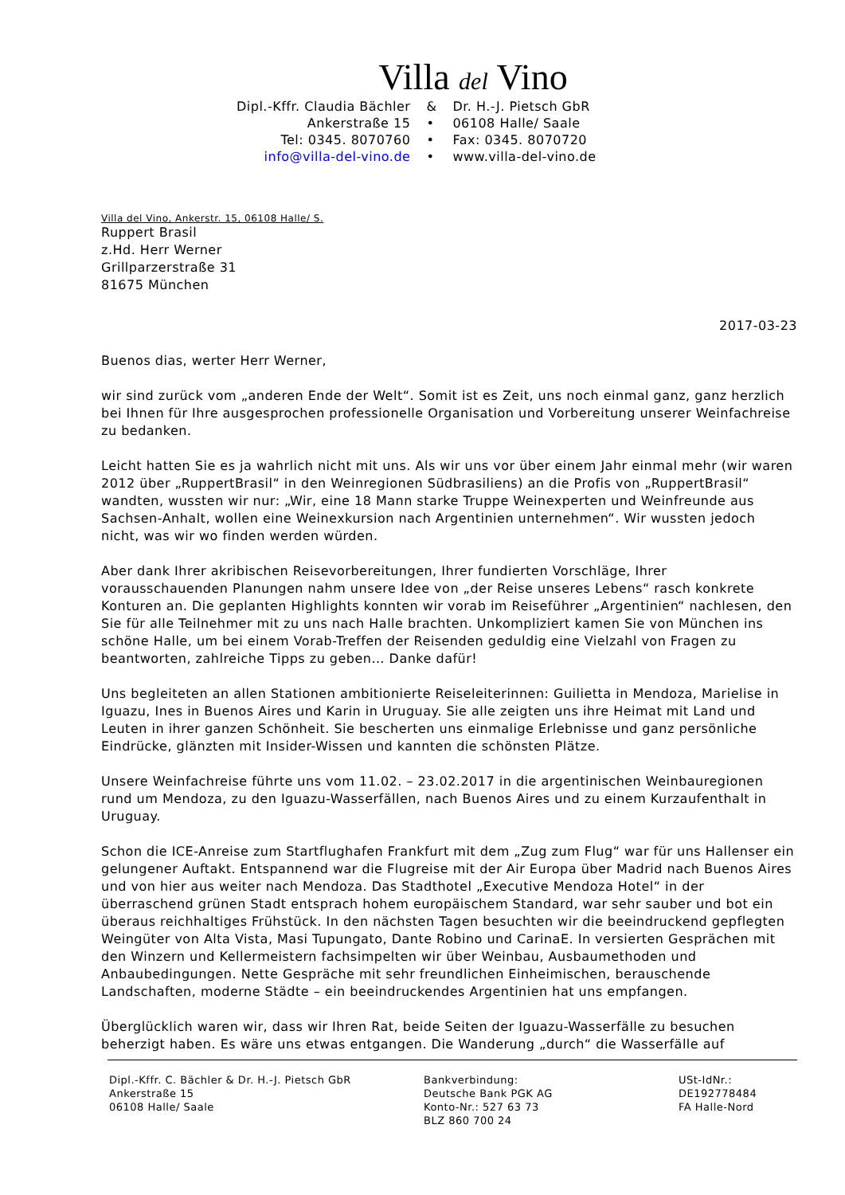Villa del Vino
| Dipl.-Kffr. Claudia Bächler | & | Dr. H.-J. Pietsch GbR |
| Ankerstraße 15 | • | 06108 Halle/ Saale |
| Tel: 0345. 8070760 | • | Fax: 0345. 8070720 |
| info@villa-del-vino.de | • | www.villa-del-vino.de |
Villa del Vino, Ankerstr. 15, 06108 Halle/ S.
Ruppert Brasil
z.Hd. Herr Werner
Grillparzerstraße 31
81675 München
2017-03-23
Buenos dias, werter Herr Werner,
wir sind zurück vom „anderen Ende der Welt“. Somit ist es Zeit, uns noch einmal ganz, ganz herzlich bei Ihnen für Ihre ausgesprochen professionelle Organisation und Vorbereitung unserer Weinfachreise zu bedanken.
Leicht hatten Sie es ja wahrlich nicht mit uns. Als wir uns vor über einem Jahr einmal mehr (wir waren 2012 über „RuppertBrasil“ in den Weinregionen Südbrasiliens) an die Profis von „RuppertBrasil“ wandten, wussten wir nur: „Wir, eine 18 Mann starke Truppe Weinexperten und Weinfreunde aus Sachsen-Anhalt, wollen eine Weinexkursion nach Argentinien unternehmen“. Wir wussten jedoch nicht, was wir wo finden werden würden.
Aber dank Ihrer akribischen Reisevorbereitungen, Ihrer fundierten Vorschläge, Ihrer vorausschauenden Planungen nahm unsere Idee von „der Reise unseres Lebens“ rasch konkrete Konturen an. Die geplanten Highlights konnten wir vorab im Reiseführer „Argentinien“ nachlesen, den Sie für alle Teilnehmer mit zu uns nach Halle brachten. Unkompliziert kamen Sie von München ins schöne Halle, um bei einem Vorab-Treffen der Reisenden geduldig eine Vielzahl von Fragen zu beantworten, zahlreiche Tipps zu geben… Danke dafür!
Uns begleiteten an allen Stationen ambitionierte Reiseleiterinnen: Guilietta in Mendoza, Marielise in Iguazu, Ines in Buenos Aires und Karin in Uruguay. Sie alle zeigten uns ihre Heimat mit Land und Leuten in ihrer ganzen Schönheit. Sie bescherten uns einmalige Erlebnisse und ganz persönliche Eindrücke, glänzten mit Insider-Wissen und kannten die schönsten Plätze.
Unsere Weinfachreise führte uns vom 11.02. – 23.02.2017 in die argentinischen Weinbauregionen rund um Mendoza, zu den Iguazu-Wasserfällen, nach Buenos Aires und zu einem Kurzaufenthalt in Uruguay.
Schon die ICE-Anreise zum Startflughafen Frankfurt mit dem „Zug zum Flug“ war für uns Hallenser ein gelungener Auftakt. Entspannend war die Flugreise mit der Air Europa über Madrid nach Buenos Aires und von hier aus weiter nach Mendoza. Das Stadthotel „Executive Mendoza Hotel“ in der überraschend grünen Stadt entsprach hohem europäischem Standard, war sehr sauber und bot ein überaus reichhaltiges Frühstück. In den nächsten Tagen besuchten wir die beeindruckend gepflegten Weingüter von Alta Vista, Masi Tupungato, Dante Robino und CarinaE. In versierten Gesprächen mit den Winzern und Kellermeistern fachsimpelten wir über Weinbau, Ausbaumethoden und Anbaubedingungen. Nette Gespräche mit sehr freundlichen Einheimischen, berauschende Landschaften, moderne Städte – ein beeindruckendes Argentinien hat uns empfangen.
Überglücklich waren wir, dass wir Ihren Rat, beide Seiten der Iguazu-Wasserfälle zu besuchen beherzigt haben. Es wäre uns etwas entgangen. Die Wanderung „durch“ die Wasserfälle auf
Dipl.-Kffr. C. Bächler & Dr. H.-J. Pietsch GbR
Ankerstraße 15
06108 Halle/ Saale
Bankverbindung:
Deutsche Bank PGK AG
Konto-Nr.: 527 63 73
BLZ 860 700 24
USt-IdNr.:
DE192778484
FA Halle-Nord